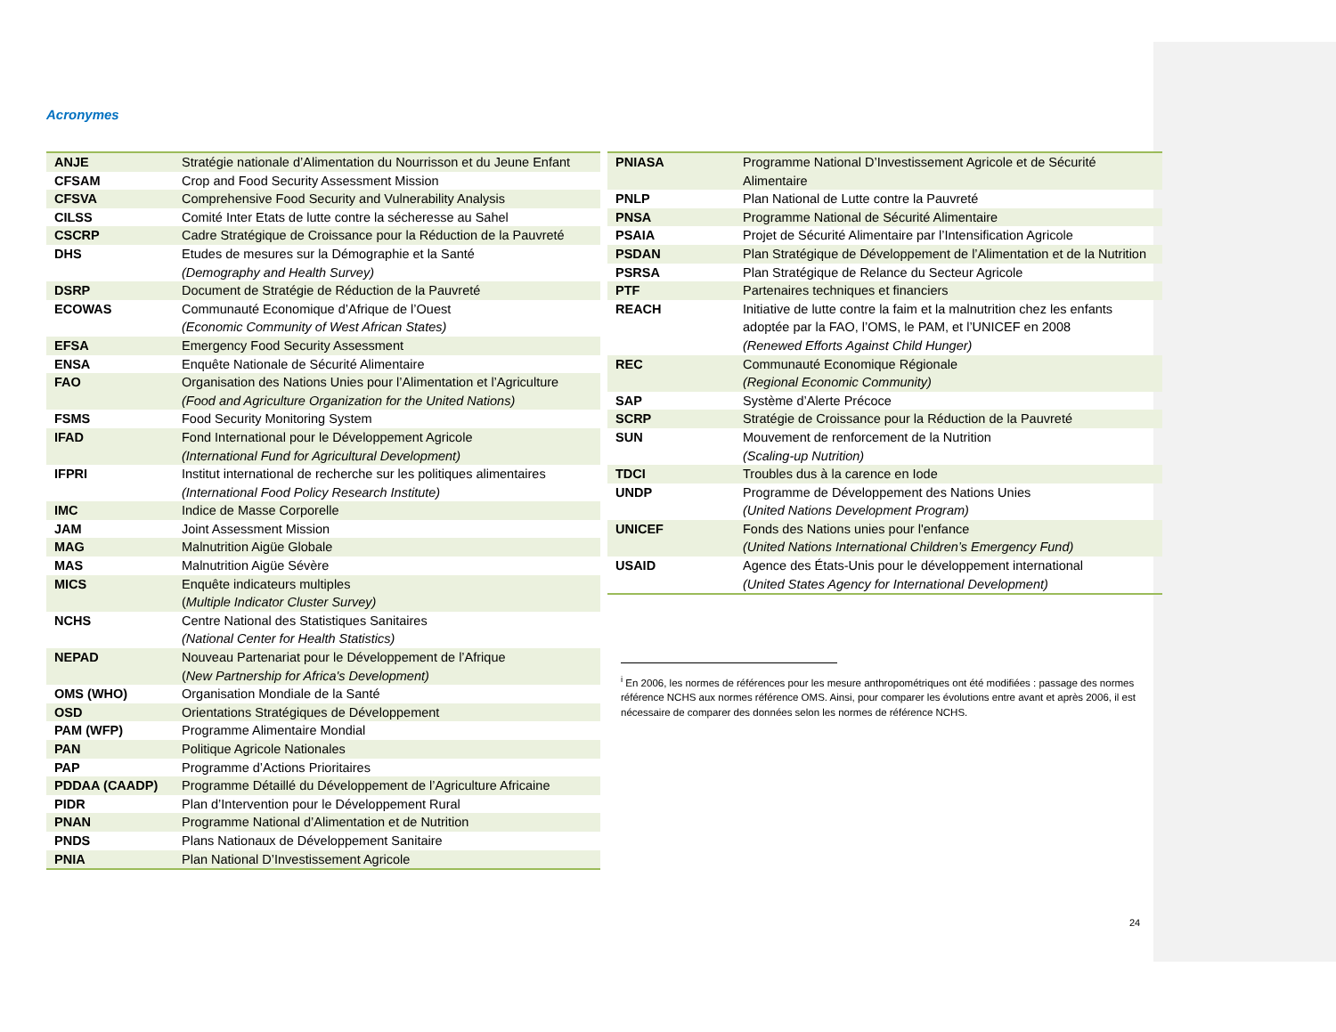Acronymes
| ANJE | Stratégie nationale d’Alimentation du Nourrisson et du Jeune Enfant |
| CFSAM | Crop and Food Security Assessment Mission |
| CFSVA | Comprehensive Food Security and Vulnerability Analysis |
| CILSS | Comité Inter Etats de lutte contre la sécheresse au Sahel |
| CSCRP | Cadre Stratégique de Croissance pour la Réduction de la Pauvreté |
| DHS | Etudes de mesures sur la Démographie et la Santé (Demography and Health Survey) |
| DSRP | Document de Stratégie de Réduction de la Pauvreté |
| ECOWAS | Communauté Economique d’Afrique de l’Ouest (Economic Community of West African States) |
| EFSA | Emergency Food Security Assessment |
| ENSA | Enquête Nationale de Sécurité Alimentaire |
| FAO | Organisation des Nations Unies pour l’Alimentation et l’Agriculture (Food and Agriculture Organization for the United Nations) |
| FSMS | Food Security Monitoring System |
| IFAD | Fond International pour le Développement Agricole (International Fund for Agricultural Development) |
| IFPRI | Institut international de recherche sur les politiques alimentaires (International Food Policy Research Institute) |
| IMC | Indice de Masse Corporelle |
| JAM | Joint Assessment Mission |
| MAG | Malnutrition Aigüe Globale |
| MAS | Malnutrition Aigüe Sévère |
| MICS | Enquête indicateurs multiples ( Multiple Indicator Cluster Survey) |
| NCHS | Centre National des Statistiques Sanitaires (National Center for Health Statistics) |
| NEPAD | Nouveau Partenariat pour le Développement de l’Afrique ( New Partnership for Africa's Development) |
| OMS (WHO) | Organisation Mondiale de la Santé |
| OSD | Orientations Stratégiques de Développement |
| PAM (WFP) | Programme Alimentaire Mondial |
| PAN | Politique Agricole Nationales |
| PAP | Programme d’Actions Prioritaires |
| PDDAA (CAADP) | Programme Détaillé du Développement de l’Agriculture Africaine |
| PIDR | Plan d’Intervention pour le Développement Rural |
| PNAN | Programme National d’Alimentation et de Nutrition |
| PNDS | Plans Nationaux de Développement Sanitaire |
| PNIA | Plan National D’Investissement Agricole |
| PNIASA | Programme National D’Investissement Agricole et de Sécurité Alimentaire |
| PNLP | Plan National de Lutte contre la Pauvreté |
| PNSA | Programme National de Sécurité Alimentaire |
| PSAIA | Projet de Sécurité Alimentaire par l’Intensification Agricole |
| PSDAN | Plan Stratégique de Développement de l’Alimentation et de la Nutrition |
| PSRSA | Plan Stratégique de Relance du Secteur Agricole |
| PTF | Partenaires techniques et financiers |
| REACH | Initiative de lutte contre la faim et la malnutrition chez les enfants adoptée par la FAO, l’OMS, le PAM, et l’UNICEF en 2008 (Renewed Efforts Against Child Hunger) |
| REC | Communauté Economique Régionale (Regional Economic Community) |
| SAP | Système d’Alerte Précoce |
| SCRP | Stratégie de Croissance pour la Réduction de la Pauvreté |
| SUN | Mouvement de renforcement de la Nutrition (Scaling-up Nutrition) |
| TDCI | Troubles dus à la carence en Iode |
| UNDP | Programme de Développement des Nations Unies (United Nations Development Program) |
| UNICEF | Fonds des Nations unies pour l'enfance (United Nations International Children’s Emergency Fund) |
| USAID | Agence des États-Unis pour le développement international (United States Agency for International Development) |
<sup>i</sup> En 2006, les normes de références pour les mesure anthropométriques ont été modifiées : passage des normes référence NCHS aux normes référence OMS. Ainsi, pour comparer les évolutions entre avant et après 2006, il est nécessaire de comparer des données selon les normes de référence NCHS.
24